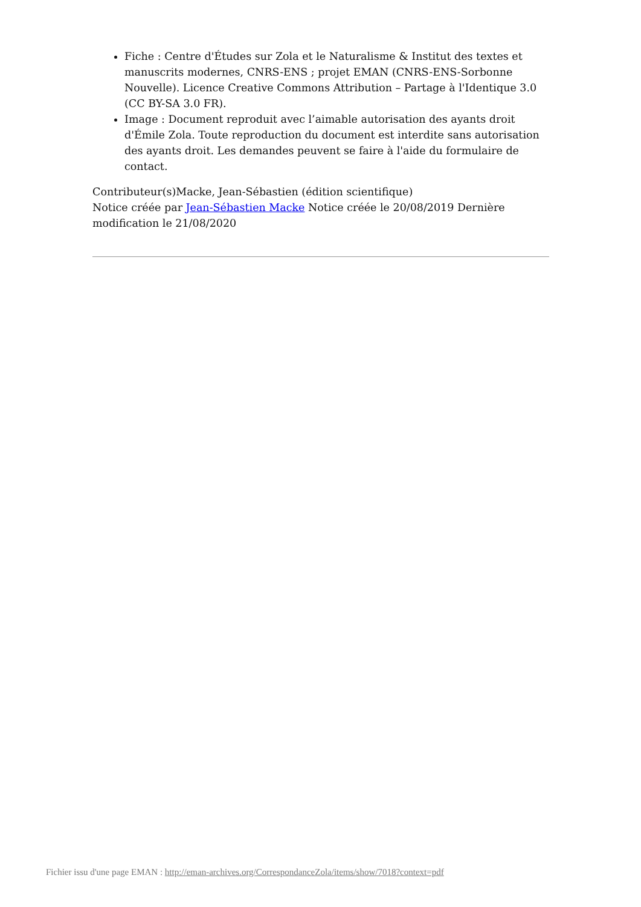Fiche : Centre d'Études sur Zola et le Naturalisme & Institut des textes et manuscrits modernes, CNRS-ENS ; projet EMAN (CNRS-ENS-Sorbonne Nouvelle). Licence Creative Commons Attribution – Partage à l'Identique 3.0 (CC BY-SA 3.0 FR).
Image : Document reproduit avec l’aimable autorisation des ayants droit d'Émile Zola. Toute reproduction du document est interdite sans autorisation des ayants droit. Les demandes peuvent se faire à l'aide du formulaire de contact.
Contributeur(s)Macke, Jean-Sébastien (édition scientifique)
Notice créée par Jean-Sébastien Macke Notice créée le 20/08/2019 Dernière modification le 21/08/2020
Fichier issu d'une page EMAN : http://eman-archives.org/CorrespondanceZola/items/show/7018?context=pdf